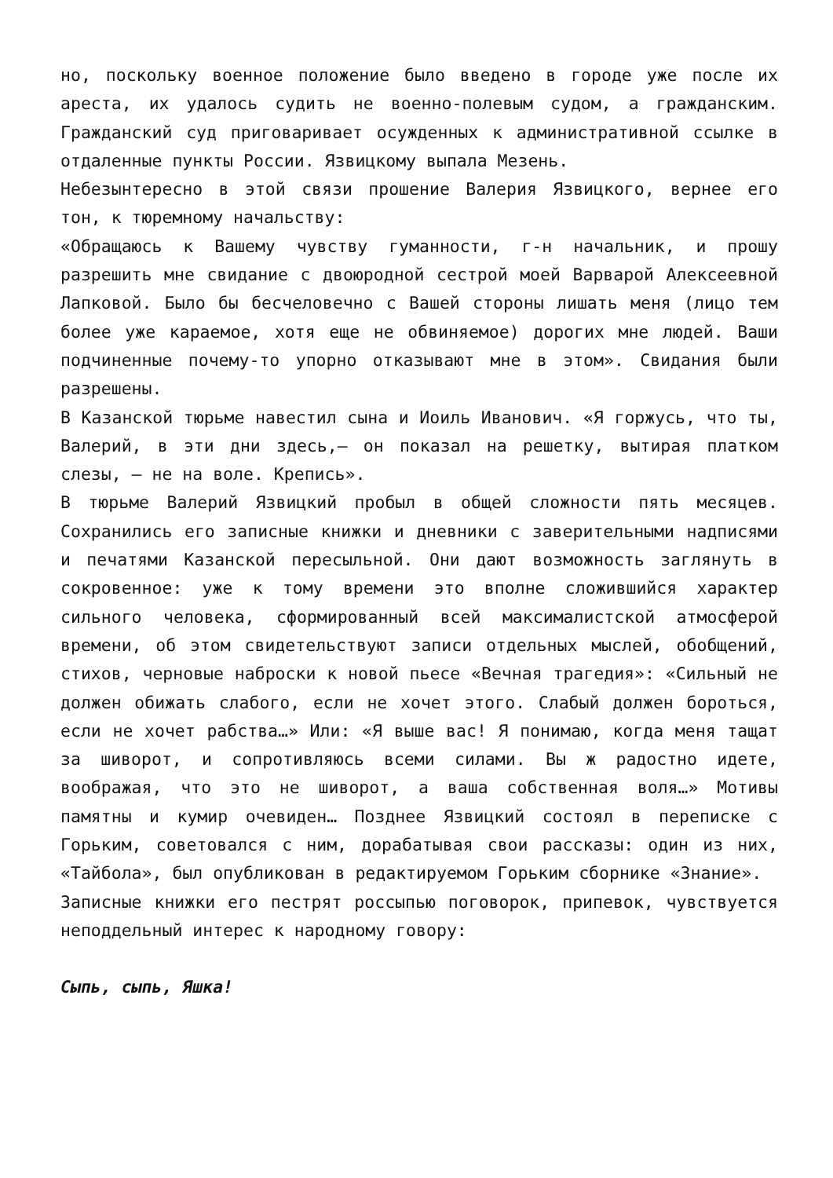но, поскольку военное положение было введено в городе уже после их ареста, их удалось судить не военно-полевым судом, а гражданским. Гражданский суд приговаривает осужденных к административной ссылке в отдаленные пункты России. Язвицкому выпала Мезень.
Небезынтересно в этой связи прошение Валерия Язвицкого, вернее его тон, к тюремному начальству:
«Обращаюсь к Вашему чувству гуманности, г-н начальник, и прошу разрешить мне свидание с двоюродной сестрой моей Варварой Алексеевной Лапковой. Было бы бесчеловечно с Вашей стороны лишать меня (лицо тем более уже караемое, хотя еще не обвиняемое) дорогих мне людей. Ваши подчиненные почему-то упорно отказывают мне в этом». Свидания были разрешены.
В Казанской тюрьме навестил сына и Иоиль Иванович. «Я горжусь, что ты, Валерий, в эти дни здесь,— он показал на решетку, вытирая платком слезы, — не на воле. Крепись».
В тюрьме Валерий Язвицкий пробыл в общей сложности пять месяцев. Сохранились его записные книжки и дневники с заверительными надписями и печатями Казанской пересыльной. Они дают возможность заглянуть в сокровенное: уже к тому времени это вполне сложившийся характер сильного человека, сформированный всей максималистской атмосферой времени, об этом свидетельствуют записи отдельных мыслей, обобщений, стихов, черновые наброски к новой пьесе «Вечная трагедия»: «Сильный не должен обижать слабого, если не хочет этого. Слабый должен бороться, если не хочет рабства…» Или: «Я выше вас! Я понимаю, когда меня тащат за шиворот, и сопротивляюсь всеми силами. Вы ж радостно идете, воображая, что это не шиворот, а ваша собственная воля…» Мотивы памятны и кумир очевиден… Позднее Язвицкий состоял в переписке с Горьким, советовался с ним, дорабатывая свои рассказы: один из них, «Тайбола», был опубликован в редактируемом Горьким сборнике «Знание».
Записные книжки его пестрят россыпью поговорок, припевок, чувствуется неподдельный интерес к народному говору:
Сыпь, сыпь, Яшка!